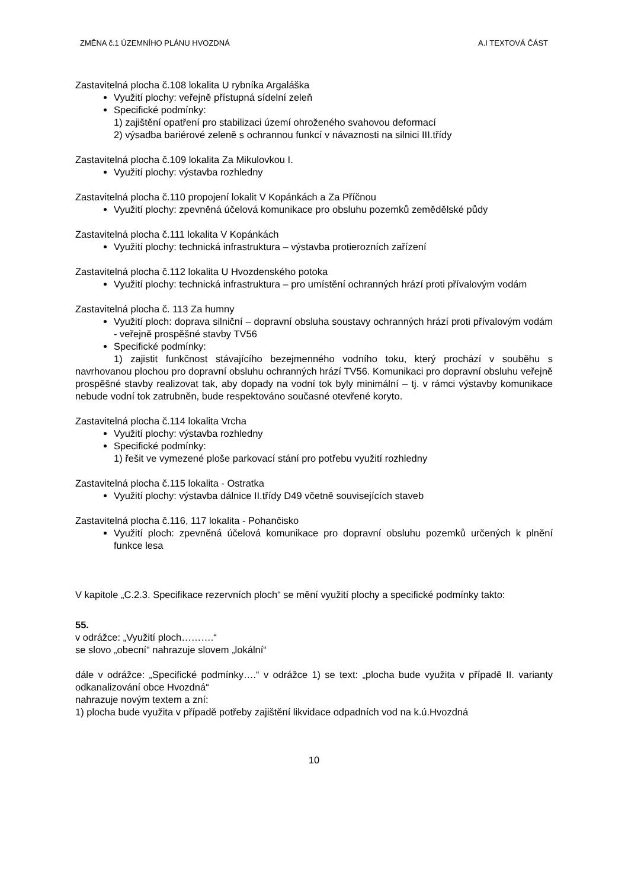ZMĚNA č.1 ÚZEMNÍHO PLÁNU HVOZDNÁ A.I TEXTOVÁ ČÁST
Zastavitelná plocha č.108 lokalita U rybníka Argaláška
Využití plochy: veřejně přístupná sídelní zeleň
Specifické podmínky:
1) zajištění opatření pro stabilizaci území ohroženého svahovou deformací
2) výsadba bariérové zeleně s ochrannou funkcí v návaznosti na silnici III.třídy
Zastavitelná plocha č.109 lokalita Za Mikulovkou I.
Využití plochy: výstavba rozhledny
Zastavitelná plocha č.110 propojení lokalit V Kopánkách a Za Příčnou
Využití plochy: zpevněná účelová komunikace pro obsluhu pozemků zemědělské půdy
Zastavitelná plocha č.111 lokalita V Kopánkách
Využití plochy: technická infrastruktura – výstavba protierozních zařízení
Zastavitelná plocha č.112 lokalita U Hvozdenského potoka
Využití plochy: technická infrastruktura – pro umístění ochranných hrází proti přívalovým vodám
Zastavitelná plocha č. 113 Za humny
Využití ploch: doprava silniční – dopravní obsluha soustavy ochranných hrází proti přívalovým vodám - veřejně prospěšné stavby TV56
Specifické podmínky:
1) zajistit funkčnost stávajícího bezejmenného vodního toku, který prochází v souběhu s navrhovanou plochou pro dopravní obsluhu ochranných hrází TV56. Komunikaci pro dopravní obsluhu veřejně prospěšné stavby realizovat tak, aby dopady na vodní tok byly minimální – tj. v rámci výstavby komunikace nebude vodní tok zatrubněn, bude respektováno současné otevřené koryto.
Zastavitelná plocha č.114 lokalita Vrcha
Využití plochy: výstavba rozhledny
Specifické podmínky:
1) řešit ve vymezené ploše parkovací stání pro potřebu využití rozhledny
Zastavitelná plocha č.115 lokalita - Ostratka
Využití plochy: výstavba dálnice II.třídy D49 včetně souvisejících staveb
Zastavitelná plocha č.116, 117 lokalita - Pohančisko
Využití ploch: zpevněná účelová komunikace pro dopravní obsluhu pozemků určených k plnění funkce lesa
V kapitole „C.2.3. Specifikace rezervních ploch“ se mění využití plochy a specifické podmínky takto:
55.
v odrážce: „Využití ploch……….“
se slovo „obecní“ nahrazuje slovem „lokální“
dále v odrážce: „Specifické podmínky….“ v odrážce 1) se text: „plocha bude využita v případě II. varianty odkanalizování obce Hvozdná“
nahrazuje novým textem a zní:
1) plocha bude využita v případě potřeby zajištění likvidace odpadních vod na k.ú.Hvozdná
10